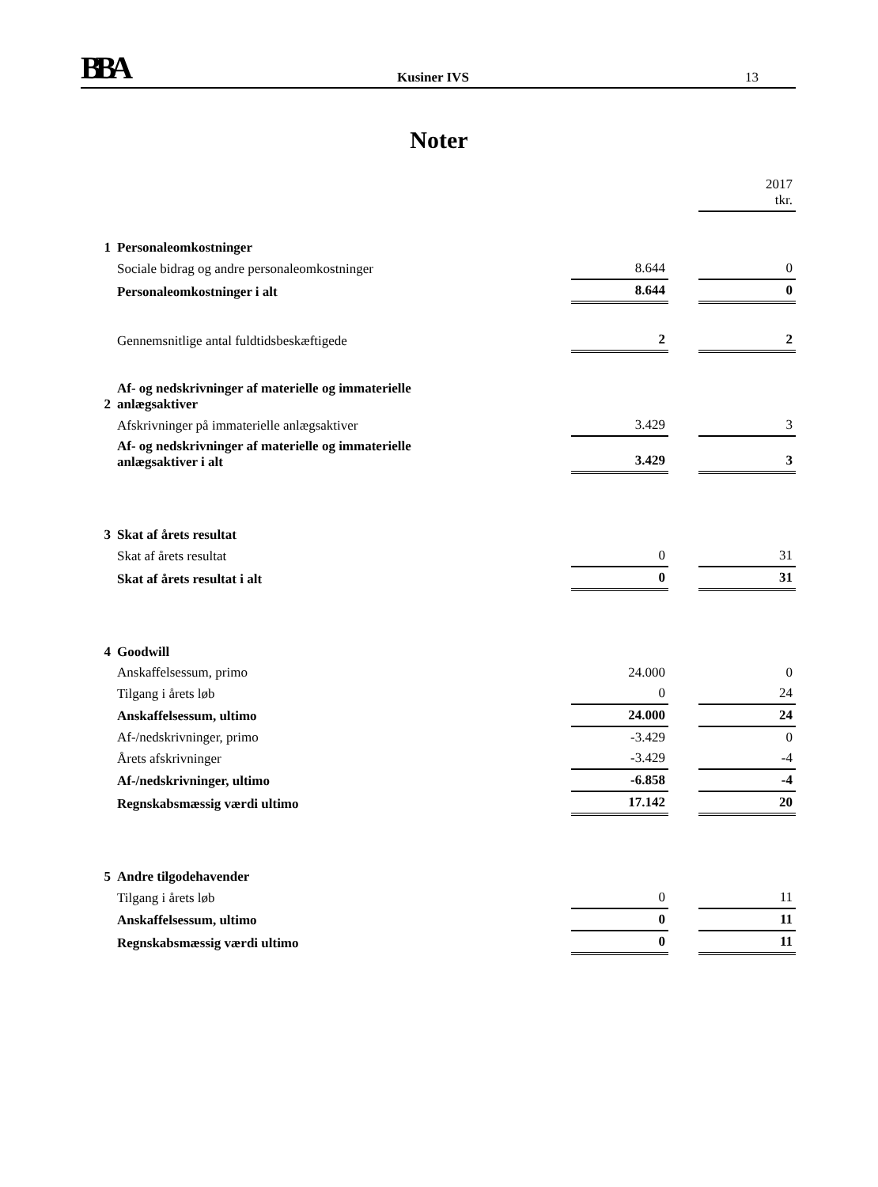BBA Kusiner IVS 13
Noter
| | | | | 2017 tkr. |
| 1 | Personaleomkostninger | | | |
| | Sociale bidrag og andre personaleomkostninger | 8.644 | | 0 |
| | Personaleomkostninger i alt | 8.644 | | 0 |
| | Gennemsnitlige antal fuldtidsbeskæftigede | 2 | | 2 |
| 2 | Af- og nedskrivninger af materielle og immaterielle anlægsaktiver | | | |
| | Afskrivninger på immaterielle anlægsaktiver | 3.429 | | 3 |
| | Af- og nedskrivninger af materielle og immaterielle anlægsaktiver i alt | 3.429 | | 3 |
| 3 | Skat af årets resultat | | | |
| | Skat af årets resultat | 0 | | 31 |
| | Skat af årets resultat i alt | 0 | | 31 |
| 4 | Goodwill | | | |
| | Anskaffelsessum, primo | 24.000 | | 0 |
| | Tilgang i årets løb | 0 | | 24 |
| | Anskaffelsessum, ultimo | 24.000 | | 24 |
| | Af-/nedskrivninger, primo | -3.429 | | 0 |
| | Årets afskrivninger | -3.429 | | -4 |
| | Af-/nedskrivninger, ultimo | -6.858 | | -4 |
| | Regnskabsmæssig værdi ultimo | 17.142 | | 20 |
| 5 | Andre tilgodehavender | | | |
| | Tilgang i årets løb | 0 | | 11 |
| | Anskaffelsessum, ultimo | 0 | | 11 |
| | Regnskabsmæssig værdi ultimo | 0 | | 11 |